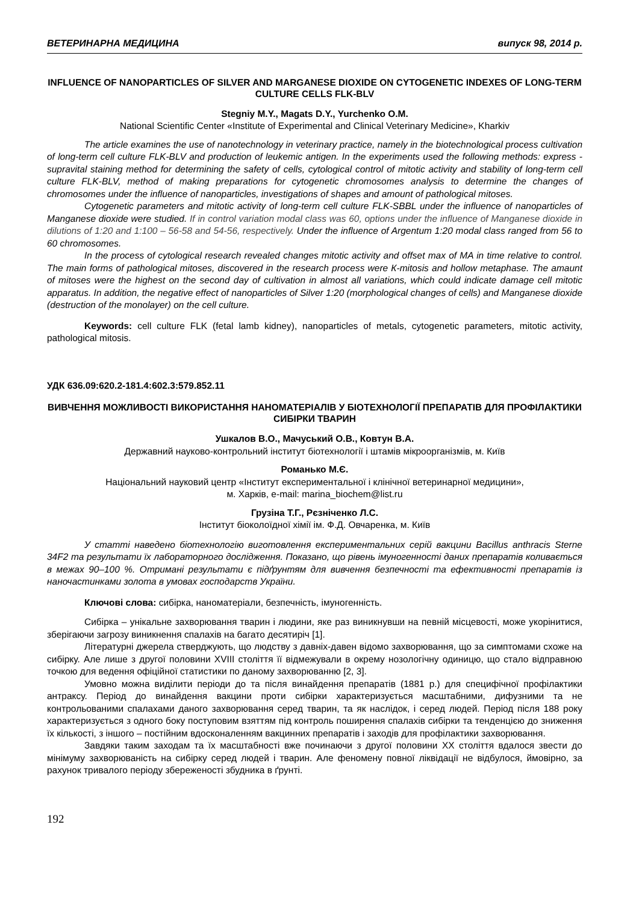ВЕТЕРИНАРНА МЕДИЦИНА випуск 98, 2014 р.
INFLUENCE OF NANOPARTICLES OF SILVER AND MARGANESE DIOXIDE ON CYTOGENETIC INDEXES OF LONG-TERM CULTURE CELLS FLK-BLV
Stegniy M.Y., Magats D.Y., Yurchenko O.M.
National Scientific Center «Institute of Experimental and Clinical Veterinary Medicine», Kharkiv
The article examines the use of nanotechnology in veterinary practice, namely in the biotechnological process cultivation of long-term cell culture FLK-BLV and production of leukemic antigen. In the experiments used the following methods: express - supravital staining method for determining the safety of cells, cytological control of mitotic activity and stability of long-term cell culture FLK-BLV, method of making preparations for cytogenetic chromosomes analysis to determine the changes of chromosomes under the influence of nanoparticles, investigations of shapes and amount of pathological mitoses.
Cytogenetic parameters and mitotic activity of long-term cell culture FLK-SBBL under the influence of nanoparticles of Manganese dioxide were studied. If in control variation modal class was 60, options under the influence of Manganese dioxide in dilutions of 1:20 and 1:100 – 56-58 and 54-56, respectively. Under the influence of Argentum 1:20 modal class ranged from 56 to 60 chromosomes.
In the process of cytological research revealed changes mitotic activity and offset max of MA in time relative to control. The main forms of pathological mitoses, discovered in the research process were К-mitosis and hollow metaphase. The amaunt of mitoses were the highest on the second day of cultivation in almost all variations, which could indicate damage cell mitotic apparatus. In addition, the negative effect of nanoparticles of Silver 1:20 (morphological changes of cells) and Manganese dioxide (destruction of the monolayer) on the cell culture.
Keywords: cell culture FLK (fetal lamb kidney), nanoparticles of metals, cytogenetic parameters, mitotic activity, pathological mitosis.
УДК 636.09:620.2-181.4:602.3:579.852.11
ВИВЧЕННЯ МОЖЛИВОСТІ ВИКОРИСТАННЯ НАНОМАТЕРІАЛІВ У БІОТЕХНОЛОГІЇ ПРЕПАРАТІВ ДЛЯ ПРОФІЛАКТИКИ СИБІРКИ ТВАРИН
Ушкалов В.О., Мачуський О.В., Ковтун В.А.
Державний науково-контрольний інститут біотехнології і штамів мікроорганізмів, м. Київ
Романько М.Є.
Національний науковий центр «Інститут експериментальної і клінічної ветеринарної медицини»,
м. Харків, e-mail: marina_biochem@list.ru
Грузіна Т.Г., Рєзніченко Л.С.
Інститут біоколоїдної хімії ім. Ф.Д. Овчаренка, м. Київ
У статті наведено біотехнологію виготовлення експериментальних серій вакцини Bacillus anthracis Sterne 34F2 та результати їх лабораторного дослідження. Показано, що рівень імуногенності даних препаратів коливається в межах 90–100 %. Отримані результати є підґрунтям для вивчення безпечності та ефективності препаратів із наночастинками золота в умовах господарств України.
Ключові слова: сибірка, наноматеріали, безпечність, імуногенність.
Сибірка – унікальне захворювання тварин і людини, яке раз виникнувши на певній місцевості, може укорінитися, зберігаючи загрозу виникнення спалахів на багато десятиріч [1].
Літературні джерела стверджують, що людству з давніх-давен відомо захворювання, що за симптомами схоже на сибірку. Але лише з другої половини XVIII століття її відмежували в окрему нозологічну одиницю, що стало відправною точкою для ведення офіційної статистики по даному захворюванню [2, 3].
Умовно можна виділити періоди до та після винайдення препаратів (1881 р.) для специфічної профілактики антраксу. Період до винайдення вакцини проти сибірки характеризується масштабними, дифузними та не контрольованими спалахами даного захворювання серед тварин, та як наслідок, і серед людей. Період після 188 року характеризується з одного боку поступовим взяттям під контроль поширення спалахів сибірки та тенденцією до зниження їх кількості, з іншого – постійним вдосконаленням вакцинних препаратів і заходів для профілактики захворювання.
Завдяки таким заходам та їх масштабності вже починаючи з другої половини XX століття вдалося звести до мінімуму захворюваність на сибірку серед людей і тварин. Але феномену повної ліквідації не відбулося, ймовірно, за рахунок тривалого періоду збереженості збудника в ґрунті.
192